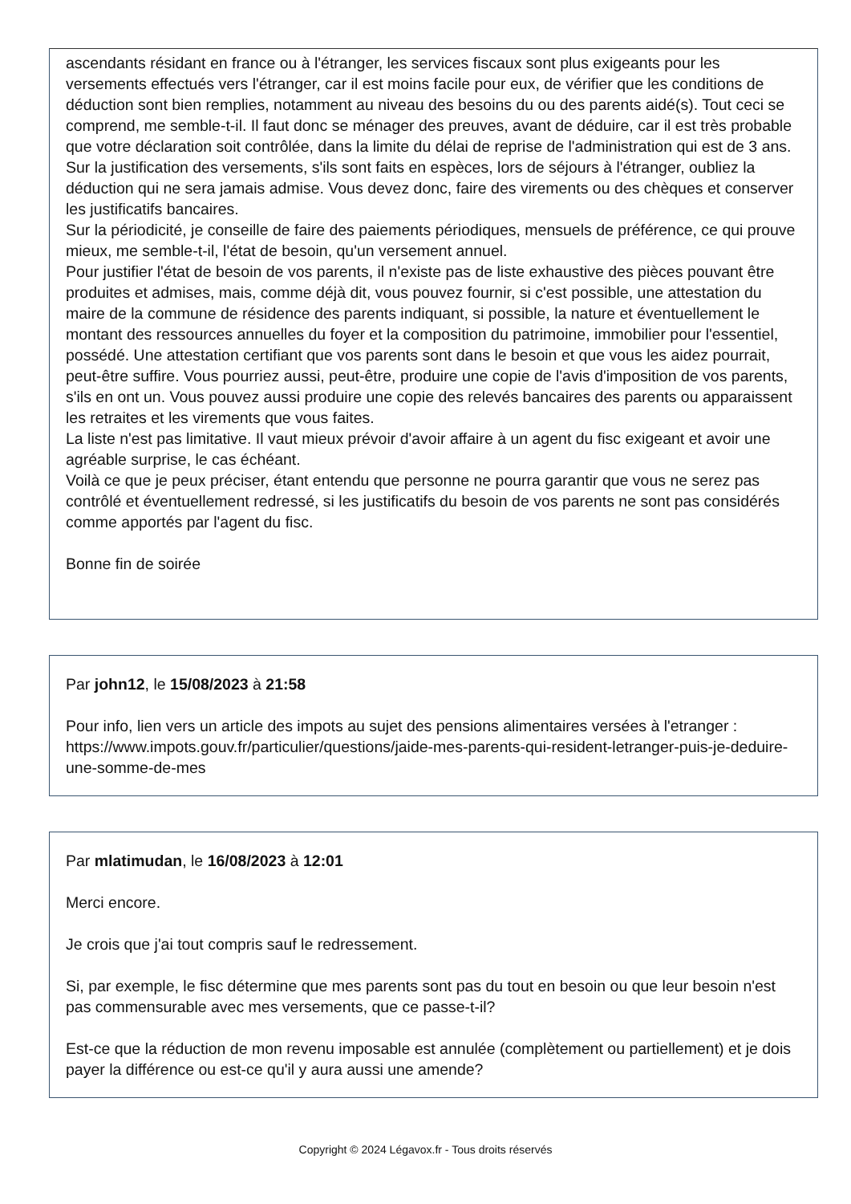ascendants résidant en france ou à l'étranger, les services fiscaux sont plus exigeants pour les versements effectués vers l'étranger, car il est moins facile pour eux, de vérifier que les conditions de déduction sont bien remplies, notamment au niveau des besoins du ou des parents aidé(s). Tout ceci se comprend, me semble-t-il. Il faut donc se ménager des preuves, avant de déduire, car il est très probable que votre déclaration soit contrôlée, dans la limite du délai de reprise de l'administration qui est de 3 ans.
Sur la justification des versements, s'ils sont faits en espèces, lors de séjours à l'étranger, oubliez la déduction qui ne sera jamais admise. Vous devez donc, faire des virements ou des chèques et conserver les justificatifs bancaires.
Sur la périodicité, je conseille de faire des paiements périodiques, mensuels de préférence, ce qui prouve mieux, me semble-t-il, l'état de besoin, qu'un versement annuel.
Pour justifier l'état de besoin de vos parents, il n'existe pas de liste exhaustive des pièces pouvant être produites et admises, mais, comme déjà dit, vous pouvez fournir, si c'est possible, une attestation du maire de la commune de résidence des parents indiquant, si possible, la nature et éventuellement le montant des ressources annuelles du foyer et la composition du patrimoine, immobilier pour l'essentiel, possédé. Une attestation certifiant que vos parents sont dans le besoin et que vous les aidez pourrait, peut-être suffire. Vous pourriez aussi, peut-être, produire une copie de l'avis d'imposition de vos parents, s'ils en ont un. Vous pouvez aussi produire une copie des relevés bancaires des parents ou apparaissent les retraites et les virements que vous faites.
La liste n'est pas limitative. Il vaut mieux prévoir d'avoir affaire à un agent du fisc exigeant et avoir une agréable surprise, le cas échéant.
Voilà ce que je peux préciser, étant entendu que personne ne pourra garantir que vous ne serez pas contrôlé et éventuellement redressé, si les justificatifs du besoin de vos parents ne sont pas considérés comme apportés par l'agent du fisc.
Bonne fin de soirée
Par john12, le 15/08/2023 à 21:58
Pour info, lien vers un article des impots au sujet des pensions alimentaires versées à l'etranger : https://www.impots.gouv.fr/particulier/questions/jaide-mes-parents-qui-resident-letranger-puis-je-deduire-une-somme-de-mes
Par mlatimudan, le 16/08/2023 à 12:01
Merci encore.
Je crois que j'ai tout compris sauf le redressement.
Si, par exemple, le fisc détermine que mes parents sont pas du tout en besoin ou que leur besoin n'est pas commensurable avec mes versements, que ce passe-t-il?
Est-ce que la réduction de mon revenu imposable est annulée (complètement ou partiellement) et je dois payer la différence ou est-ce qu'il y aura aussi une amende?
Copyright © 2024 Légavox.fr - Tous droits réservés